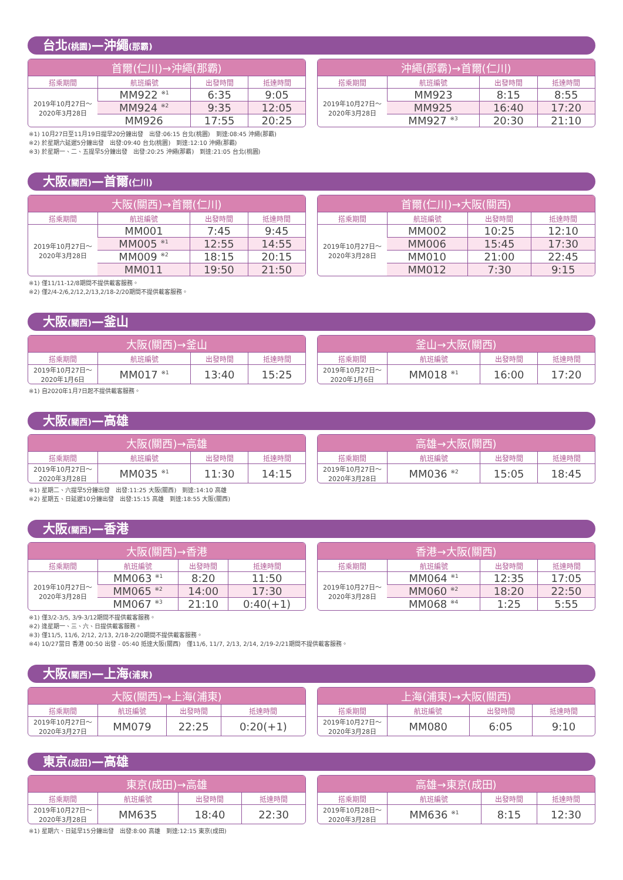台北(桃園)—沖繩(那霸)
| 首爾(仁川)→沖繩(那霸) | | | |
| --- | --- | --- | --- |
| 搭乘期間 | 航班編號 | 出發時間 | 抵達時間 |
| 2019年10月27日～ 2020年3月28日 | MM922 <sup>※1</sup> | 6:35 | 9:05 |
| | MM924 <sup>※2</sup> | 9:35 | 12:05 |
| | MM926 | 17:55 | 20:25 |
| 沖繩(那霸)→首爾(仁川) | | | |
| --- | --- | --- | --- |
| 搭乘期間 | 航班編號 | 出發時間 | 抵達時間 |
| 2019年10月27日～ 2020年3月28日 | MM923 | 8:15 | 8:55 |
| | MM925 | 16:40 | 17:20 |
| | MM927 <sup>※3</sup> | 20:30 | 21:10 |
※1) 10月27日至11月19日提早20分鐘出發　出發:06:15 台北(桃園)　到達:08:45 沖繩(那霸)
※2) 於星期六延遲5分鐘出發　出發:09:40 台北(桃園)　到達:12:10 沖繩(那霸)
※3) 於星期一、二、五提早5分鐘出發　出發:20:25 沖繩(那霸)　到達:21:05 台北(桃園)
大阪(關西)—首爾(仁川)
| 大阪(關西)→首爾(仁川) | | | |
| --- | --- | --- | --- |
| 搭乘期間 | 航班編號 | 出發時間 | 抵達時間 |
| 2019年10月27日～ 2020年3月28日 | MM001 | 7:45 | 9:45 |
| | MM005 <sup>※1</sup> | 12:55 | 14:55 |
| | MM009 <sup>※2</sup> | 18:15 | 20:15 |
| | MM011 | 19:50 | 21:50 |
| 首爾(仁川)→大阪(關西) | | | |
| --- | --- | --- | --- |
| 搭乘期間 | 航班編號 | 出發時間 | 抵達時間 |
| 2019年10月27日～ 2020年3月28日 | MM002 | 10:25 | 12:10 |
| | MM006 | 15:45 | 17:30 |
| | MM010 | 21:00 | 22:45 |
| | MM012 | 7:30 | 9:15 |
※1) 僅11/11-12/8期間不提供載客服務。
※2) 僅2/4-2/6,2/12,2/13,2/18-2/20期間不提供載客服務。
大阪(關西)—釜山
| 大阪(關西)→釜山 | | | |
| --- | --- | --- | --- |
| 搭乘期間 | 航班編號 | 出發時間 | 抵達時間 |
| 2019年10月27日～ 2020年1月6日 | MM017 <sup>※1</sup> | 13:40 | 15:25 |
| 釜山→大阪(關西) | | | |
| --- | --- | --- | --- |
| 搭乘期間 | 航班編號 | 出發時間 | 抵達時間 |
| 2019年10月27日～ 2020年1月6日 | MM018 <sup>※1</sup> | 16:00 | 17:20 |
※1) 自2020年1月7日起不提供載客服務。
大阪(關西)—高雄
| 大阪(關西)→高雄 | | | |
| --- | --- | --- | --- |
| 搭乘期間 | 航班編號 | 出發時間 | 抵達時間 |
| 2019年10月27日～ 2020年3月28日 | MM035 <sup>※1</sup> | 11:30 | 14:15 |
| 高雄→大阪(關西) | | | |
| --- | --- | --- | --- |
| 搭乘期間 | 航班編號 | 出發時間 | 抵達時間 |
| 2019年10月27日～ 2020年3月28日 | MM036 <sup>※2</sup> | 15:05 | 18:45 |
※1) 星期二、六提早5分鐘出發　出發:11:25 大阪(關西)　到達:14:10 高雄
※2) 星期五、日延遲10分鐘出發　出發:15:15 高雄　到達:18:55 大阪(關西)
大阪(關西)—香港
| 大阪(關西)→香港 | | | |
| --- | --- | --- | --- |
| 搭乘期間 | 航班編號 | 出發時間 | 抵達時間 |
| 2019年10月27日～ 2020年3月28日 | MM063 <sup>※1</sup> | 8:20 | 11:50 |
| | MM065 <sup>※2</sup> | 14:00 | 17:30 |
| | MM067 <sup>※3</sup> | 21:10 | 0:40(+1) |
| 香港→大阪(關西) | | | |
| --- | --- | --- | --- |
| 搭乘期間 | 航班編號 | 出發時間 | 抵達時間 |
| 2019年10月27日～ 2020年3月28日 | MM064 <sup>※1</sup> | 12:35 | 17:05 |
| | MM060 <sup>※2</sup> | 18:20 | 22:50 |
| | MM068 <sup>※4</sup> | 1:25 | 5:55 |
※1) 僅3/2-3/5, 3/9-3/12期間不提供載客服務。
※2) 逢星期一、三、六、日提供載客服務。
※3) 僅11/5, 11/6, 2/12, 2/13, 2/18-2/20期間不提供載客服務。
※4) 10/27當日 香港 00:50 出發 - 05:40 抵達大阪(關西)　僅11/6, 11/7, 2/13, 2/14, 2/19-2/21期間不提供載客服務。
大阪(關西)—上海(浦東)
| 大阪(關西)→上海(浦東) | | | |
| --- | --- | --- | --- |
| 搭乘期間 | 航班編號 | 出發時間 | 抵達時間 |
| 2019年10月27日～ 2020年3月27日 | MM079 | 22:25 | 0:20(+1) |
| 上海(浦東)→大阪(關西) | | | |
| --- | --- | --- | --- |
| 搭乘期間 | 航班編號 | 出發時間 | 抵達時間 |
| 2019年10月27日～ 2020年3月28日 | MM080 | 6:05 | 9:10 |
東京(成田)—高雄
| 東京(成田)→高雄 | | | |
| --- | --- | --- | --- |
| 搭乘期間 | 航班編號 | 出發時間 | 抵達時間 |
| 2019年10月27日～ 2020年3月28日 | MM635 | 18:40 | 22:30 |
| 高雄→東京(成田) | | | |
| --- | --- | --- | --- |
| 搭乘期間 | 航班編號 | 出發時間 | 抵達時間 |
| 2019年10月28日～ 2020年3月28日 | MM636 <sup>※1</sup> | 8:15 | 12:30 |
※1) 星期六、日延早15分鐘出發　出發:8:00 高雄　到達:12:15 東京(成田)